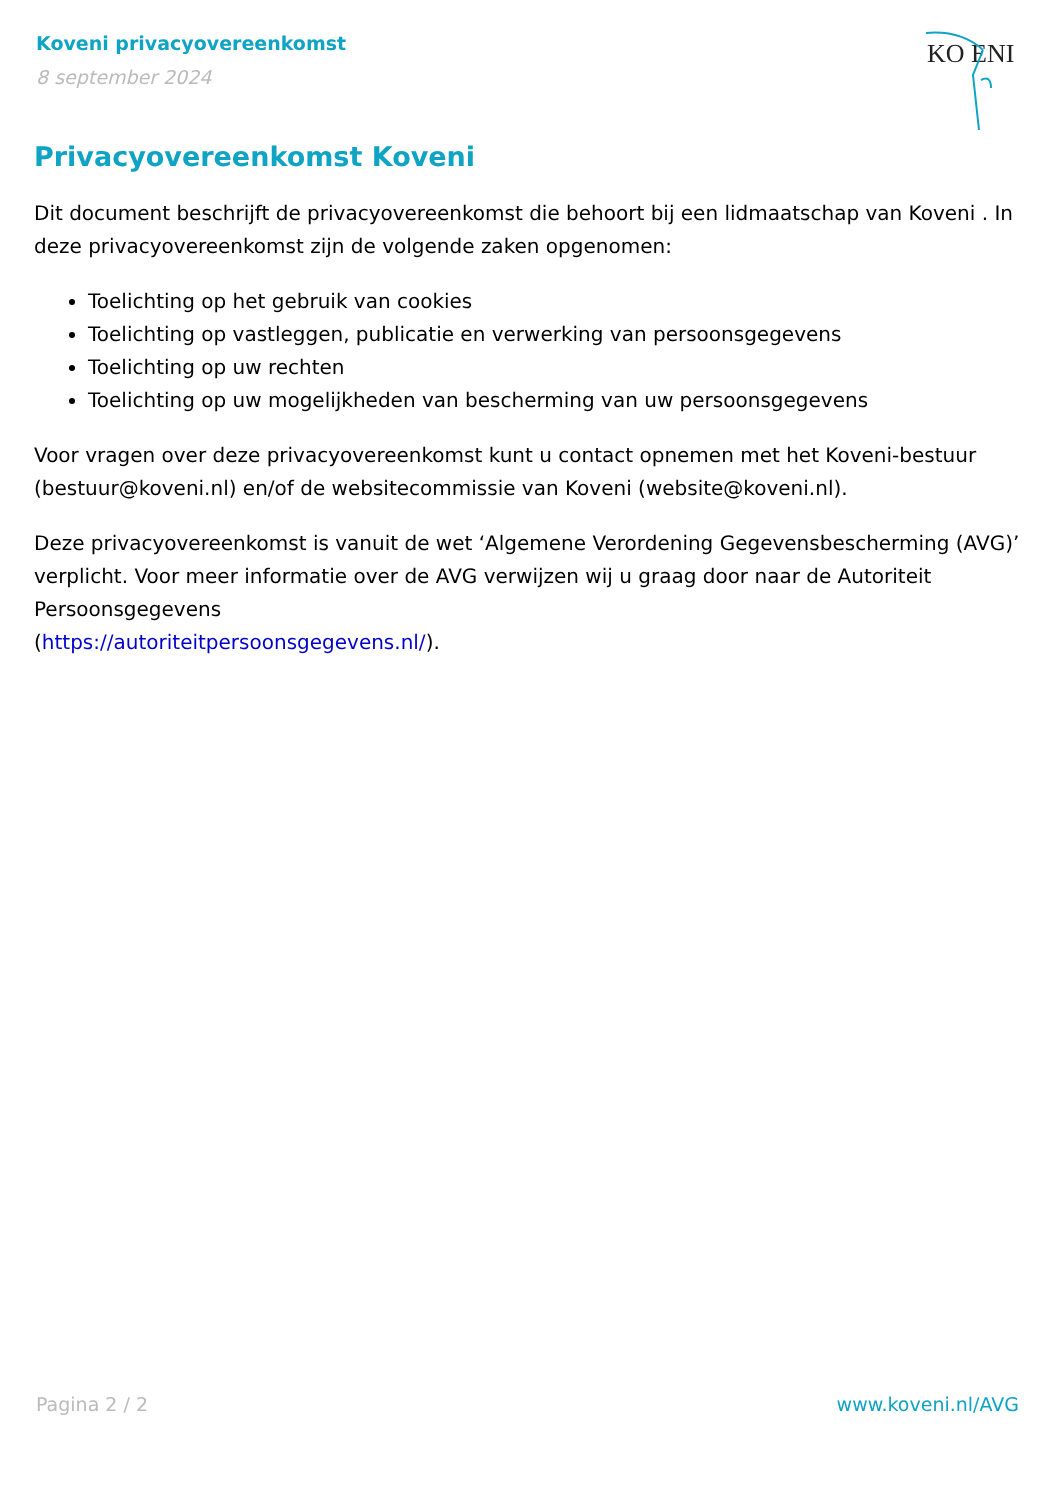Koveni privacyovereenkomst
8 september 2024
KO ENI
Privacyovereenkomst Koveni
Dit document beschrijft de privacyovereenkomst die behoort bij een lidmaatschap van Koveni . In deze privacyovereenkomst zijn de volgende zaken opgenomen:
Toelichting op het gebruik van cookies
Toelichting op vastleggen, publicatie en verwerking van persoonsgegevens
Toelichting op uw rechten
Toelichting op uw mogelijkheden van bescherming van uw persoonsgegevens
Voor vragen over deze privacyovereenkomst kunt u contact opnemen met het Koveni-bestuur (bestuur@koveni.nl) en/of de websitecommissie van Koveni (website@koveni.nl).
Deze privacyovereenkomst is vanuit de wet ‘Algemene Verordening Gegevensbescherming (AVG)’ verplicht. Voor meer informatie over de AVG verwijzen wij u graag door naar de Autoriteit Persoonsgegevens
(https://autoriteitpersoonsgegevens.nl/).
Pagina 2 / 2 www.koveni.nl/AVG